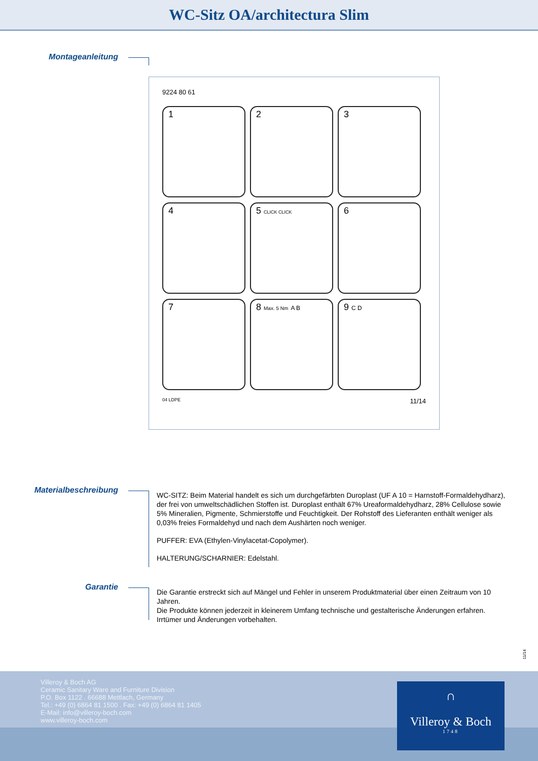WC-Sitz OA/architectura Slim
Montageanleitung
9224 80 61
1
2
3
4
5 CLICK CLICK
6
7
8 Max. 5 Nm A B
9 C D
04 LDPE 11/14
Materialbeschreibung
WC-SITZ: Beim Material handelt es sich um durchgefärbten Duroplast (UF A 10 = Harnstoff-Formaldehydharz), der frei von umweltschädlichen Stoffen ist. Duroplast enthält 67% Ureaformaldehydharz, 28% Cellulose sowie 5% Mineralien, Pigmente, Schmierstoffe und Feuchtigkeit. Der Rohstoff des Lieferanten enthält weniger als 0,03% freies Formaldehyd und nach dem Aushärten noch weniger.
PUFFER: EVA (Ethylen-Vinylacetat-Copolymer).
HALTERUNG/SCHARNIER: Edelstahl.
Garantie
Die Garantie erstreckt sich auf Mängel und Fehler in unserem Produktmaterial über einen Zeitraum von 10 Jahren.
Die Produkte können jederzeit in kleinerem Umfang technische und gestalterische Änderungen erfahren. Irrtümer und Änderungen vorbehalten.
11/14
Villeroy & Boch AG
Ceramic Sanitary Ware and Furniture Division
P.O. Box 1122 . 66688 Mettlach, Germany
Tel.: +49 (0) 6864 81 1500 . Fax: +49 (0) 6864 81 1405
E-Mail: info@villeroy-boch.com
www.villeroy-boch.com
∩
Villeroy & Boch
1748